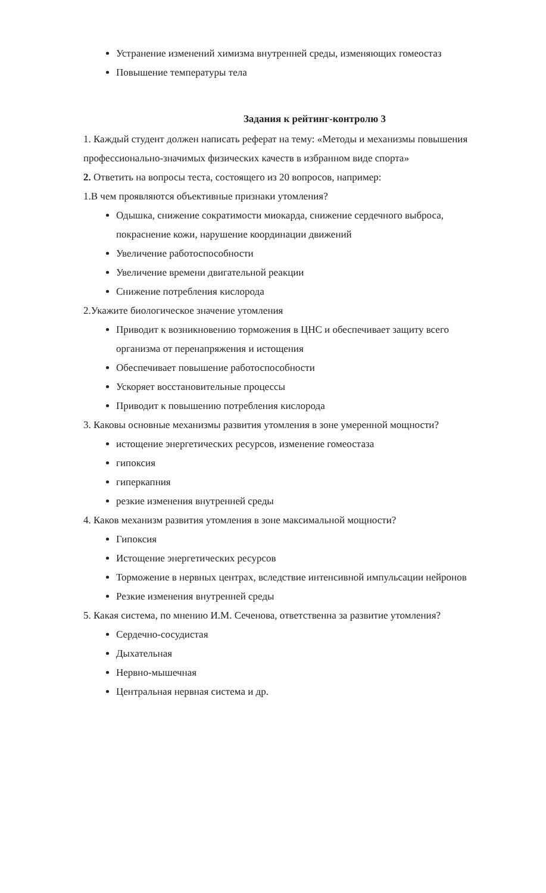Устранение изменений химизма внутренней среды, изменяющих гомеостаз
Повышение температуры тела
Задания к рейтинг-контролю 3
1. Каждый студент должен написать реферат на тему: «Методы и механизмы повышения профессионально-значимых физических качеств в избранном виде спорта»
2. Ответить на вопросы теста, состоящего из 20 вопросов, например:
1.В чем проявляются объективные признаки утомления?
Одышка, снижение сократимости миокарда, снижение сердечного выброса, покраснение кожи, нарушение координации движений
Увеличение работоспособности
Увеличение времени двигательной реакции
Снижение потребления кислорода
2.Укажите биологическое значение утомления
Приводит к возникновению торможения в ЦНС и обеспечивает защиту всего организма от перенапряжения и истощения
Обеспечивает повышение работоспособности
Ускоряет восстановительные процессы
Приводит к повышению потребления кислорода
3. Каковы основные механизмы развития утомления в зоне умеренной мощности?
истощение энергетических ресурсов, изменение гомеостаза
гипоксия
гиперкапния
резкие изменения внутренней среды
4. Каков механизм развития утомления в зоне максимальной мощности?
Гипоксия
Истощение энергетических ресурсов
Торможение в нервных центрах, вследствие интенсивной импульсации нейронов
Резкие изменения внутренней среды
5. Какая система, по мнению И.М. Сеченова, ответственна за развитие утомления?
Сердечно-сосудистая
Дыхательная
Нервно-мышечная
Центральная нервная система и др.